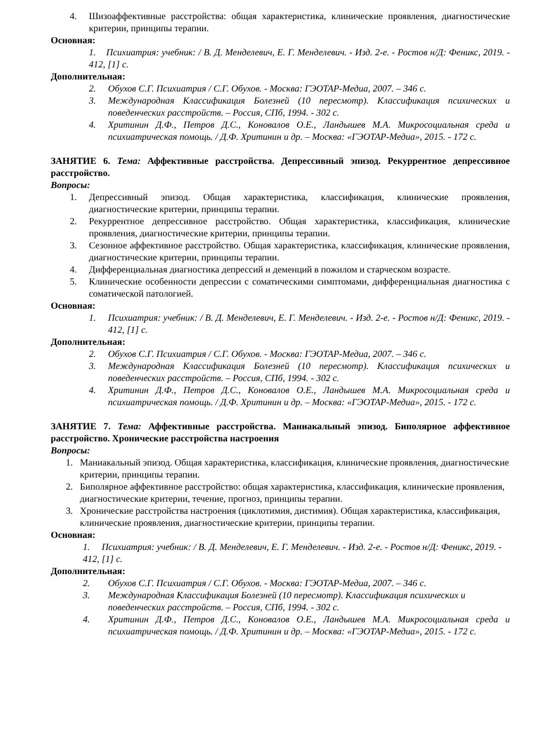4. Шизоаффективные расстройства: общая характеристика, клинические проявления, диагностические критерии, принципы терапии.
Основная:
1. Психиатрия: учебник: / В. Д. Менделевич, Е. Г. Менделевич. - Изд. 2-е. - Ростов н/Д: Феникс, 2019. - 412, [1] с.
Дополнительная:
2. Обухов С.Г. Психиатрия / С.Г. Обухов. - Москва: ГЭОТАР-Медиа, 2007. – 346 с.
3. Международная Классификация Болезней (10 пересмотр). Классификация психических и поведенческих расстройств. – Россия, СПб, 1994. - 302 с.
4. Хритинин Д.Ф., Петров Д.С., Коновалов О.Е., Ландышев М.А. Микросоциальная среда и психиатрическая помощь. / Д.Ф. Хритинин и др. – Москва: «ГЭОТАР-Медиа», 2015. - 172 с.
ЗАНЯТИЕ 6. Тема: Аффективные расстройства. Депрессивный эпизод. Рекуррентное депрессивное расстройство.
Вопросы:
1. Депрессивный эпизод. Общая характеристика, классификация, клинические проявления, диагностические критерии, принципы терапии.
2. Рекуррентное депрессивное расстройство. Общая характеристика, классификация, клинические проявления, диагностические критерии, принципы терапии.
3. Сезонное аффективное расстройство. Общая характеристика, классификация, клинические проявления, диагностические критерии, принципы терапии.
4. Дифференциальная диагностика депрессий и деменций в пожилом и старческом возрасте.
5. Клинические особенности депрессии с соматическими симптомами, дифференциальная диагностика с соматической патологией.
Основная:
1. Психиатрия: учебник: / В. Д. Менделевич, Е. Г. Менделевич. - Изд. 2-е. - Ростов н/Д: Феникс, 2019. - 412, [1] с.
Дополнительная:
2. Обухов С.Г. Психиатрия / С.Г. Обухов. - Москва: ГЭОТАР-Медиа, 2007. – 346 с.
3. Международная Классификация Болезней (10 пересмотр). Классификация психических и поведенческих расстройств. – Россия, СПб, 1994. - 302 с.
4. Хритинин Д.Ф., Петров Д.С., Коновалов О.Е., Ландышев М.А. Микросоциальная среда и психиатрическая помощь. / Д.Ф. Хритинин и др. – Москва: «ГЭОТАР-Медиа», 2015. - 172 с.
ЗАНЯТИЕ 7. Тема: Аффективные расстройства. Маниакальный эпизод. Биполярное аффективное расстройство. Хронические расстройства настроения
Вопросы:
1. Маниакальный эпизод. Общая характеристика, классификация, клинические проявления, диагностические критерии, принципы терапии.
2. Биполярное аффективное расстройство: общая характеристика, классификация, клинические проявления, диагностические критерии, течение, прогноз, принципы терапии.
3. Хронические расстройства настроения (циклотимия, дистимия). Общая характеристика, классификация, клинические проявления, диагностические критерии, принципы терапии.
Основная:
1. Психиатрия: учебник: / В. Д. Менделевич, Е. Г. Менделевич. - Изд. 2-е. - Ростов н/Д: Феникс, 2019. - 412, [1] с.
Дополнительная:
2. Обухов С.Г. Психиатрия / С.Г. Обухов. - Москва: ГЭОТАР-Медиа, 2007. – 346 с.
3. Международная Классификация Болезней (10 пересмотр). Классификация психических и поведенческих расстройств. – Россия, СПб, 1994. - 302 с.
4. Хритинин Д.Ф., Петров Д.С., Коновалов О.Е., Ландышев М.А. Микросоциальная среда и психиатрическая помощь. / Д.Ф. Хритинин и др. – Москва: «ГЭОТАР-Медиа», 2015. - 172 с.